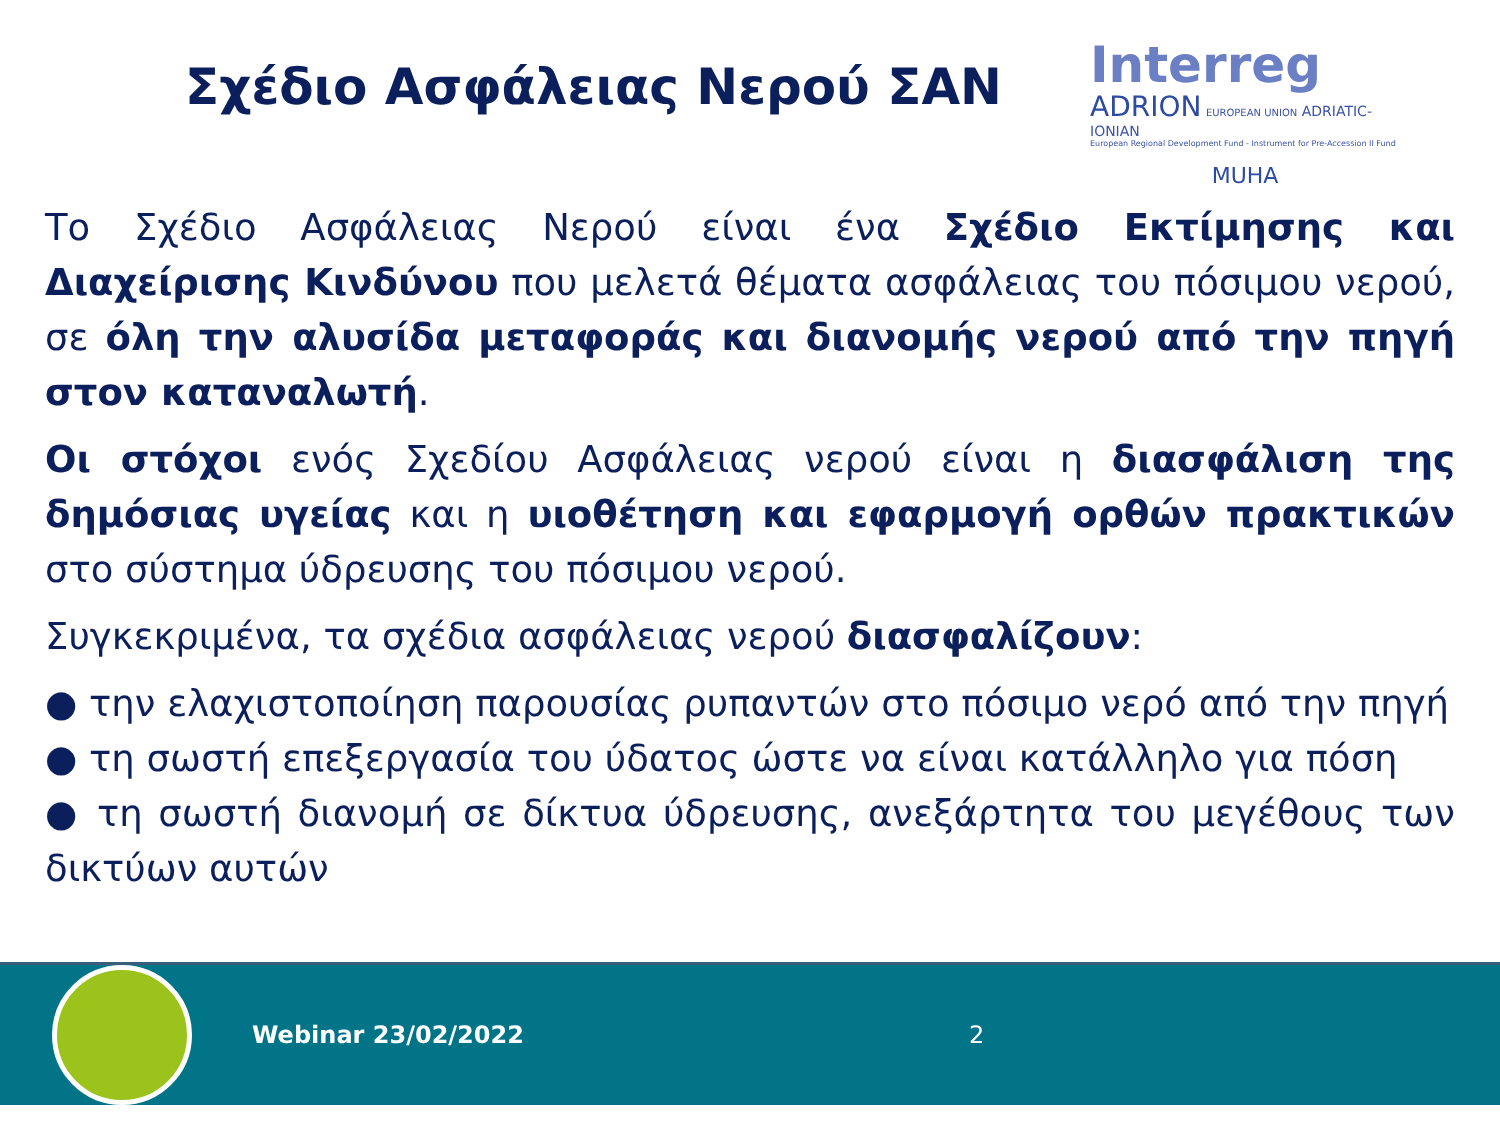Σχέδιο Ασφάλειας Νερού ΣΑΝ
Interreg
ADRION EUROPEAN UNION ADRIATIC-IONIAN
European Regional Development Fund - Instrument for Pre-Accession II Fund
MUHA
Το Σχέδιο Ασφάλειας Νερού είναι ένα Σχέδιο Εκτίμησης και Διαχείρισης Κινδύνου που μελετά θέματα ασφάλειας του πόσιμου νερού, σε όλη την αλυσίδα μεταφοράς και διανομής νερού από την πηγή στον καταναλωτή.
Οι στόχοι ενός Σχεδίου Ασφάλειας νερού είναι η διασφάλιση της δημόσιας υγείας και η υιοθέτηση και εφαρμογή ορθών πρακτικών στο σύστημα ύδρευσης του πόσιμου νερού.
Συγκεκριμένα, τα σχέδια ασφάλειας νερού διασφαλίζουν:
● την ελαχιστοποίηση παρουσίας ρυπαντών στο πόσιμο νερό από την πηγή
● τη σωστή επεξεργασία του ύδατος ώστε να είναι κατάλληλο για πόση
● τη σωστή διανομή σε δίκτυα ύδρευσης, ανεξάρτητα του μεγέθους των δικτύων αυτών
Webinar 23/02/2022 2